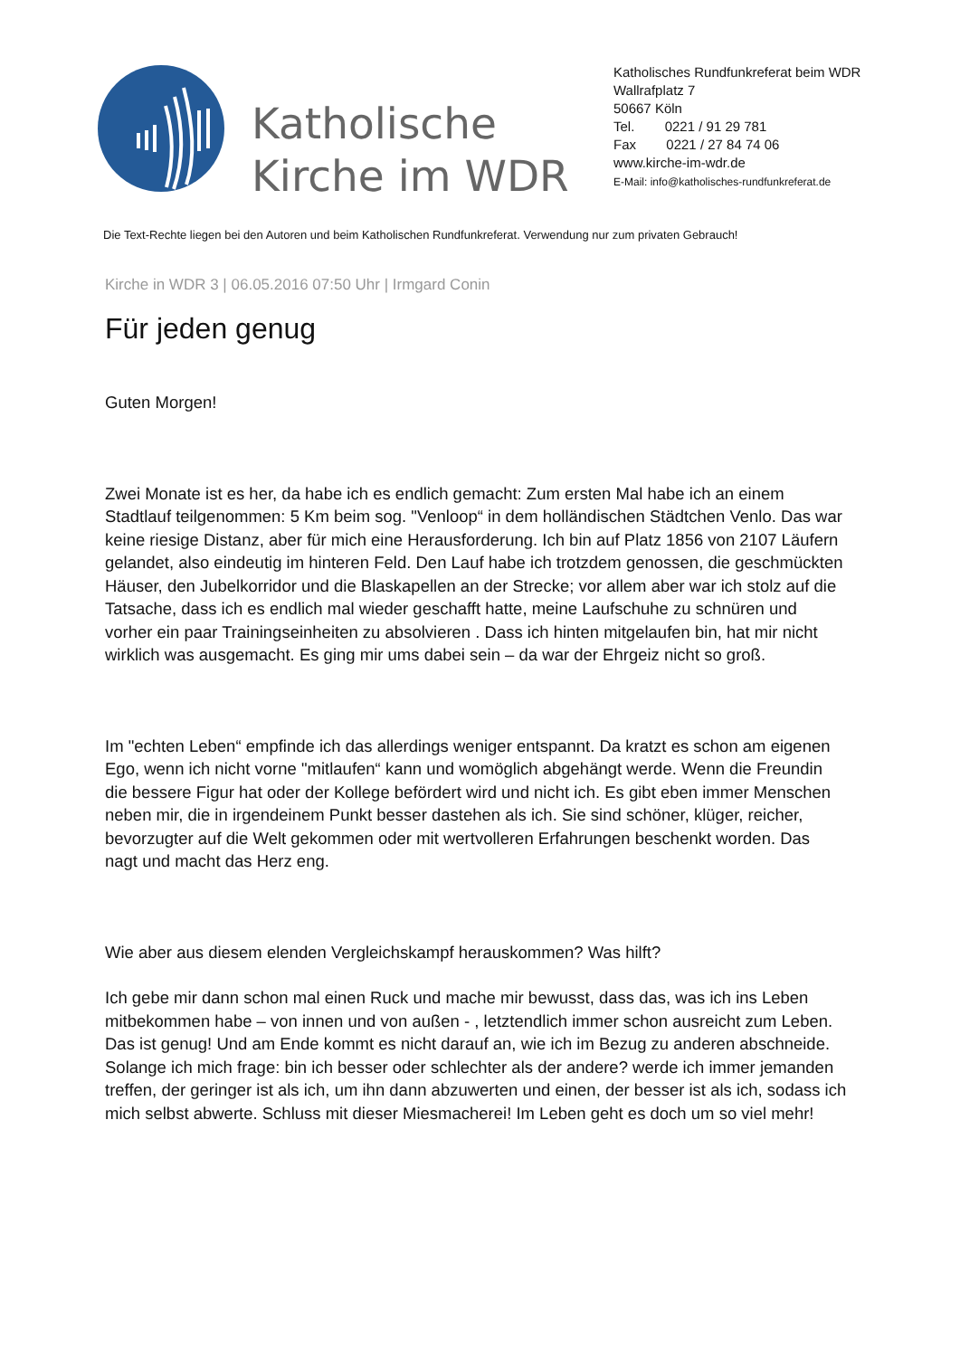Katholische Kirche im WDR
Katholisches Rundfunkreferat beim WDR
Wallrafplatz 7
50667 Köln
Tel. 0221 / 91 29 781
Fax 0221 / 27 84 74 06
www.kirche-im-wdr.de
E-Mail: info@katholisches-rundfunkreferat.de
Die Text-Rechte liegen bei den Autoren und beim Katholischen Rundfunkreferat. Verwendung nur zum privaten Gebrauch!
Kirche in WDR 3 | 06.05.2016 07:50 Uhr | Irmgard Conin
Für jeden genug
Guten Morgen!
Zwei Monate ist es her, da habe ich es endlich gemacht: Zum ersten Mal habe ich an einem Stadtlauf teilgenommen: 5 Km beim sog. "Venloop“ in dem holländischen Städtchen Venlo. Das war keine riesige Distanz, aber für mich eine Herausforderung. Ich bin auf Platz 1856 von 2107 Läufern gelandet, also eindeutig im hinteren Feld. Den Lauf habe ich trotzdem genossen, die geschmückten Häuser, den Jubelkorridor und die Blaskapellen an der Strecke; vor allem aber war ich stolz auf die Tatsache, dass ich es endlich mal wieder geschafft hatte, meine Laufschuhe zu schnüren und vorher ein paar Trainingseinheiten zu absolvieren . Dass ich hinten mitgelaufen bin, hat mir nicht wirklich was ausgemacht. Es ging mir ums dabei sein – da war der Ehrgeiz nicht so groß.
Im "echten Leben“ empfinde ich das allerdings weniger entspannt. Da kratzt es schon am eigenen Ego, wenn ich nicht vorne "mitlaufen“ kann und womöglich abgehängt werde. Wenn die Freundin die bessere Figur hat oder der Kollege befördert wird und nicht ich. Es gibt eben immer Menschen neben mir, die in irgendeinem Punkt besser dastehen als ich. Sie sind schöner, klüger, reicher, bevorzugter auf die Welt gekommen oder mit wertvolleren Erfahrungen beschenkt worden. Das nagt und macht das Herz eng.
Wie aber aus diesem elenden Vergleichskampf herauskommen? Was hilft?
Ich gebe mir dann schon mal einen Ruck und mache mir bewusst, dass das, was ich ins Leben mitbekommen habe – von innen und von außen - , letztendlich immer schon ausreicht zum Leben. Das ist genug! Und am Ende kommt es nicht darauf an, wie ich im Bezug zu anderen abschneide. Solange ich mich frage: bin ich besser oder schlechter als der andere? werde ich immer jemanden treffen, der geringer ist als ich, um ihn dann abzuwerten und einen, der besser ist als ich, sodass ich mich selbst abwerte. Schluss mit dieser Miesmacherei! Im Leben geht es doch um so viel mehr!